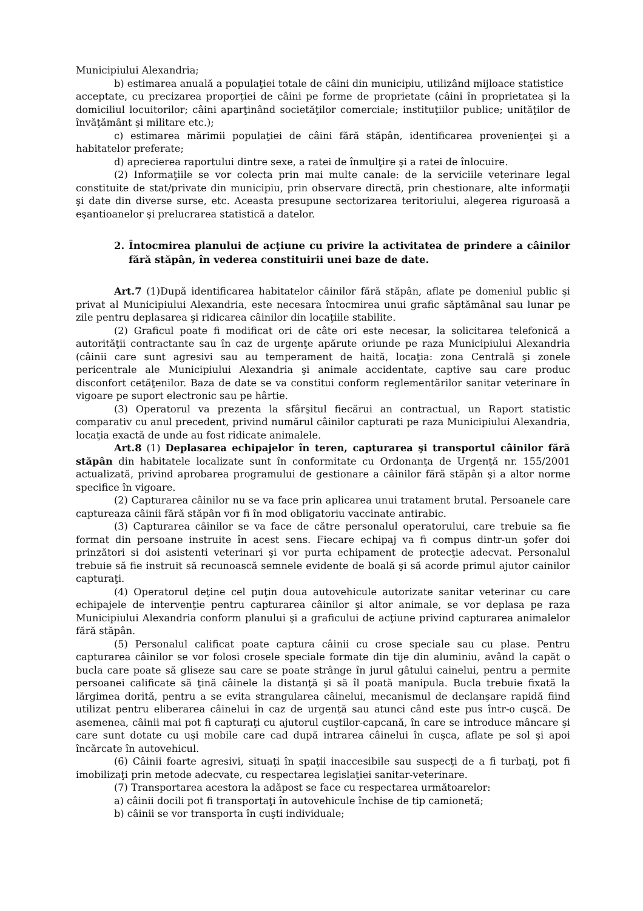Municipiului Alexandria;
b) estimarea anuală a populaţiei totale de câini din municipiu, utilizând mijloace statistice
acceptate, cu precizarea proporţiei de câini pe forme de proprietate (câini în proprietatea şi la domiciliul locuitorilor; câini aparţinând societăţilor comerciale; instituţiilor publice; unităţilor de învăţământ şi militare etc.);
c) estimarea mărimii populaţiei de câini fără stăpân, identificarea provenienţei şi a habitatelor preferate;
d) aprecierea raportului dintre sexe, a ratei de înmulţire şi a ratei de înlocuire.
(2) Informaţiile se vor colecta prin mai multe canale: de la serviciile veterinare legal constituite de stat/private din municipiu, prin observare directă, prin chestionare, alte informaţii şi date din diverse surse, etc. Aceasta presupune sectorizarea teritoriului, alegerea riguroasă a eşantioanelor şi prelucrarea statistică a datelor.
2. Întocmirea planului de acţiune cu privire la activitatea de prindere a câinilor fără stăpân, în vederea constituirii unei baze de date.
Art.7 (1)După identificarea habitatelor câinilor fără stăpân, aflate pe domeniul public şi privat al Municipiului Alexandria, este necesara întocmirea unui grafic săptămânal sau lunar pe zile pentru deplasarea şi ridicarea câinilor din locaţiile stabilite.
(2) Graficul poate fi modificat ori de câte ori este necesar, la solicitarea telefonică a autorităţii contractante sau în caz de urgenţe apărute oriunde pe raza Municipiului Alexandria (câinii care sunt agresivi sau au temperament de haită, locaţia: zona Centrală şi zonele pericentrale ale Municipiului Alexandria şi animale accidentate, captive sau care produc disconfort cetăţenilor. Baza de date se va constitui conform reglementărilor sanitar veterinare în vigoare pe suport electronic sau pe hârtie.
(3) Operatorul va prezenta la sfârşitul fiecărui an contractual, un Raport statistic comparativ cu anul precedent, privind numărul câinilor capturati pe raza Municipiului Alexandria, locaţia exactă de unde au fost ridicate animalele.
Art.8 (1) Deplasarea echipajelor în teren, capturarea şi transportul câinilor fără stăpân din habitatele localizate sunt în conformitate cu Ordonanţa de Urgenţă nr. 155/2001 actualizată, privind aprobarea programului de gestionare a câinilor fără stăpân şi a altor norme specifice în vigoare.
(2) Capturarea câinilor nu se va face prin aplicarea unui tratament brutal. Persoanele care captureaza câinii fără stăpân vor fi în mod obligatoriu vaccinate antirabic.
(3) Capturarea câinilor se va face de către personalul operatorului, care trebuie sa fie format din persoane instruite în acest sens. Fiecare echipaj va fi compus dintr-un şofer doi prinzători si doi asistenti veterinari şi vor purta echipament de protecţie adecvat. Personalul trebuie să fie instruit să recunoască semnele evidente de boală şi să acorde primul ajutor cainilor capturaţi.
(4) Operatorul deţine cel puţin doua autovehicule autorizate sanitar veterinar cu care echipajele de intervenţie pentru capturarea câinilor şi altor animale, se vor deplasa pe raza Municipiului Alexandria conform planului şi a graficului de acţiune privind capturarea animalelor fără stăpân.
(5) Personalul calificat poate captura câinii cu crose speciale sau cu plase. Pentru capturarea câinilor se vor folosi crosele speciale formate din tije din aluminiu, având la capăt o bucla care poate să gliseze sau care se poate strânge în jurul gâtului cainelui, pentru a permite persoanei calificate să ţină câinele la distanţă şi să îl poată manipula. Bucla trebuie fixată la lărgimea dorită, pentru a se evita strangularea câinelui, mecanismul de declanşare rapidă fiind utilizat pentru eliberarea câinelui în caz de urgenţă sau atunci când este pus într-o cuşcă. De asemenea, câinii mai pot fi capturaţi cu ajutorul cuştilor-capcană, în care se introduce mâncare şi care sunt dotate cu uşi mobile care cad după intrarea câinelui în cuşca, aflate pe sol şi apoi încărcate în autovehicul.
(6) Câinii foarte agresivi, situaţi în spaţii inaccesibile sau suspecţi de a fi turbaţi, pot fi imobilizaţi prin metode adecvate, cu respectarea legislaţiei sanitar-veterinare.
(7) Transportarea acestora la adăpost se face cu respectarea următoarelor:
a) câinii docili pot fi transportaţi în autovehicule închise de tip camionetă;
b) câinii se vor transporta în cuşti individuale;